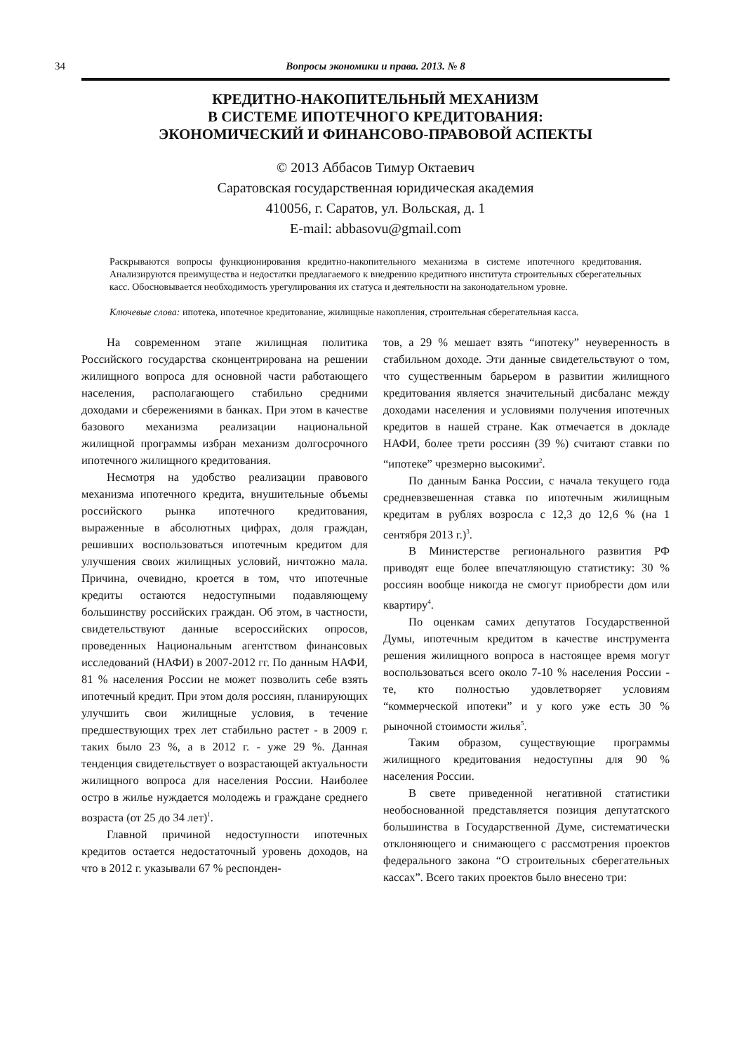34 Вопросы экономики и права. 2013. № 8
КРЕДИТНО-НАКОПИТЕЛЬНЫЙ МЕХАНИЗМ
В СИСТЕМЕ ИПОТЕЧНОГО КРЕДИТОВАНИЯ:
ЭКОНОМИЧЕСКИЙ И ФИНАНСОВО-ПРАВОВОЙ АСПЕКТЫ
© 2013 Аббасов Тимур Октаевич
Саратовская государственная юридическая академия
410056, г. Саратов, ул. Вольская, д. 1
E-mail: abbasovu@gmail.com
Раскрываются вопросы функционирования кредитно-накопительного механизма в системе ипотечного кредитования. Анализируются преимущества и недостатки предлагаемого к внедрению кредитного института строительных сберегательных касс. Обосновывается необходимость урегулирования их статуса и деятельности на законодательном уровне.
Ключевые слова: ипотека, ипотечное кредитование, жилищные накопления, строительная сберегательная касса.
На современном этапе жилищная политика Российского государства сконцентрирована на решении жилищного вопроса для основной части работающего населения, располагающего стабильно средними доходами и сбережениями в банках. При этом в качестве базового механизма реализации национальной жилищной программы избран механизм долгосрочного ипотечного жилищного кредитования.
Несмотря на удобство реализации правового механизма ипотечного кредита, внушительные объемы российского рынка ипотечного кредитования, выраженные в абсолютных цифрах, доля граждан, решивших воспользоваться ипотечным кредитом для улучшения своих жилищных условий, ничтожно мала. Причина, очевидно, кроется в том, что ипотечные кредиты остаются недоступными подавляющему большинству российских граждан. Об этом, в частности, свидетельствуют данные всероссийских опросов, проведенных Национальным агентством финансовых исследований (НАФИ) в 2007-2012 гг. По данным НАФИ, 81 % населения России не может позволить себе взять ипотечный кредит. При этом доля россиян, планирующих улучшить свои жилищные условия, в течение предшествующих трех лет стабильно растет - в 2009 г. таких было 23 %, а в 2012 г. - уже 29 %. Данная тенденция свидетельствует о возрастающей актуальности жилищного вопроса для населения России. Наиболее остро в жилье нуждается молодежь и граждане среднего возраста (от 25 до 34 лет)<sup>1</sup>.
Главной причиной недоступности ипотечных кредитов остается недостаточный уровень доходов, на что в 2012 г. указывали 67 % респонден-
тов, а 29 % мешает взять “ипотеку” неуверенность в стабильном доходе. Эти данные свидетельствуют о том, что существенным барьером в развитии жилищного кредитования является значительный дисбаланс между доходами населения и условиями получения ипотечных кредитов в нашей стране. Как отмечается в докладе НАФИ, более трети россиян (39 %) считают ставки по “ипотеке” чрезмерно высокими<sup>2</sup>.
По данным Банка России, с начала текущего года средневзвешенная ставка по ипотечным жилищным кредитам в рублях возросла с 12,3 до 12,6 % (на 1 сентября 2013 г.)<sup>3</sup>.
В Министерстве регионального развития РФ приводят еще более впечатляющую статистику: 30 % россиян вообще никогда не смогут приобрести дом или квартиру<sup>4</sup>.
По оценкам самих депутатов Государственной Думы, ипотечным кредитом в качестве инструмента решения жилищного вопроса в настоящее время могут воспользоваться всего около 7-10 % населения России - те, кто полностью удовлетворяет условиям “коммерческой ипотеки” и у кого уже есть 30 % рыночной стоимости жилья<sup>5</sup>.
Таким образом, существующие программы жилищного кредитования недоступны для 90 % населения России.
В свете приведенной негативной статистики необоснованной представляется позиция депутатского большинства в Государственной Думе, систематически отклоняющего и снимающего с рассмотрения проектов федерального закона “О строительных сберегательных кассах”. Всего таких проектов было внесено три: